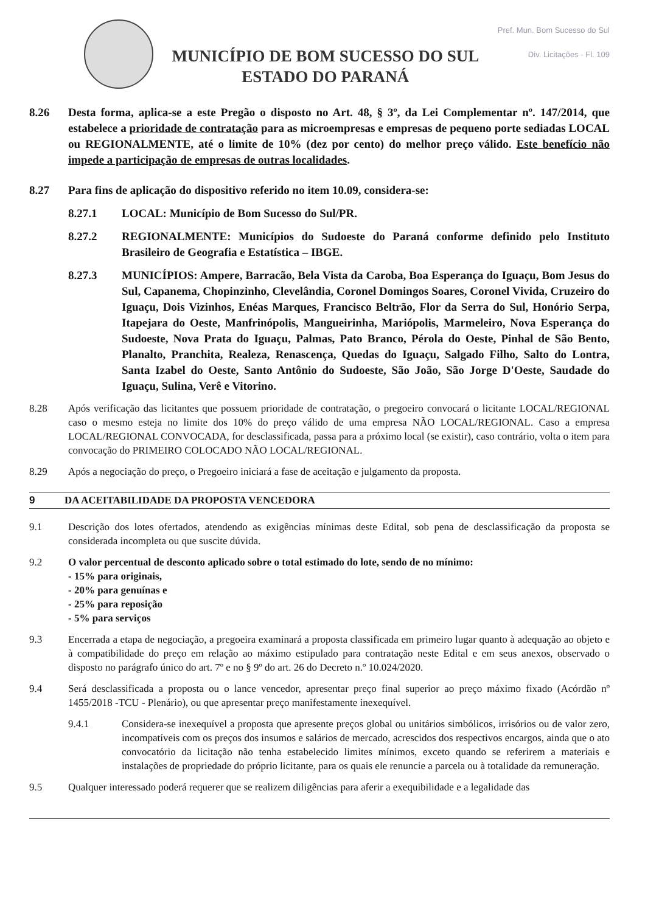MUNICÍPIO DE BOM SUCESSO DO SUL
ESTADO DO PARANÁ
Pref. Mun. Bom Sucesso do Sul
Div. Licitações - Fl. 109
8.26 Desta forma, aplica-se a este Pregão o disposto no Art. 48, § 3º, da Lei Complementar nº. 147/2014, que estabelece a prioridade de contratação para as microempresas e empresas de pequeno porte sediadas LOCAL ou REGIONALMENTE, até o limite de 10% (dez por cento) do melhor preço válido. Este benefício não impede a participação de empresas de outras localidades.
8.27 Para fins de aplicação do dispositivo referido no item 10.09, considera-se:
8.27.1 LOCAL: Município de Bom Sucesso do Sul/PR.
8.27.2 REGIONALMENTE: Municípios do Sudoeste do Paraná conforme definido pelo Instituto Brasileiro de Geografia e Estatística – IBGE.
8.27.3 MUNICÍPIOS: Ampere, Barracão, Bela Vista da Caroba, Boa Esperança do Iguaçu, Bom Jesus do Sul, Capanema, Chopinzinho, Clevelândia, Coronel Domingos Soares, Coronel Vivida, Cruzeiro do Iguaçu, Dois Vizinhos, Enéas Marques, Francisco Beltrão, Flor da Serra do Sul, Honório Serpa, Itapejara do Oeste, Manfrinópolis, Mangueirinha, Mariópolis, Marmeleiro, Nova Esperança do Sudoeste, Nova Prata do Iguaçu, Palmas, Pato Branco, Pérola do Oeste, Pinhal de São Bento, Planalto, Pranchita, Realeza, Renascença, Quedas do Iguaçu, Salgado Filho, Salto do Lontra, Santa Izabel do Oeste, Santo Antônio do Sudoeste, São João, São Jorge D'Oeste, Saudade do Iguaçu, Sulina, Verê e Vitorino.
8.28 Após verificação das licitantes que possuem prioridade de contratação, o pregoeiro convocará o licitante LOCAL/REGIONAL caso o mesmo esteja no limite dos 10% do preço válido de uma empresa NÃO LOCAL/REGIONAL. Caso a empresa LOCAL/REGIONAL CONVOCADA, for desclassificada, passa para a próximo local (se existir), caso contrário, volta o item para convocação do PRIMEIRO COLOCADO NÃO LOCAL/REGIONAL.
8.29 Após a negociação do preço, o Pregoeiro iniciará a fase de aceitação e julgamento da proposta.
9 DA ACEITABILIDADE DA PROPOSTA VENCEDORA
9.1 Descrição dos lotes ofertados, atendendo as exigências mínimas deste Edital, sob pena de desclassificação da proposta se considerada incompleta ou que suscite dúvida.
9.2 O valor percentual de desconto aplicado sobre o total estimado do lote, sendo de no mínimo:
- 15% para originais,
- 20% para genuínas e
- 25% para reposição
- 5% para serviços
9.3 Encerrada a etapa de negociação, a pregoeira examinará a proposta classificada em primeiro lugar quanto à adequação ao objeto e à compatibilidade do preço em relação ao máximo estipulado para contratação neste Edital e em seus anexos, observado o disposto no parágrafo único do art. 7º e no § 9º do art. 26 do Decreto n.º 10.024/2020.
9.4 Será desclassificada a proposta ou o lance vencedor, apresentar preço final superior ao preço máximo fixado (Acórdão nº 1455/2018 -TCU - Plenário), ou que apresentar preço manifestamente inexequível.
9.4.1 Considera-se inexequível a proposta que apresente preços global ou unitários simbólicos, irrisórios ou de valor zero, incompatíveis com os preços dos insumos e salários de mercado, acrescidos dos respectivos encargos, ainda que o ato convocatório da licitação não tenha estabelecido limites mínimos, exceto quando se referirem a materiais e instalações de propriedade do próprio licitante, para os quais ele renuncie a parcela ou à totalidade da remuneração.
9.5 Qualquer interessado poderá requerer que se realizem diligências para aferir a exequibilidade e a legalidade das